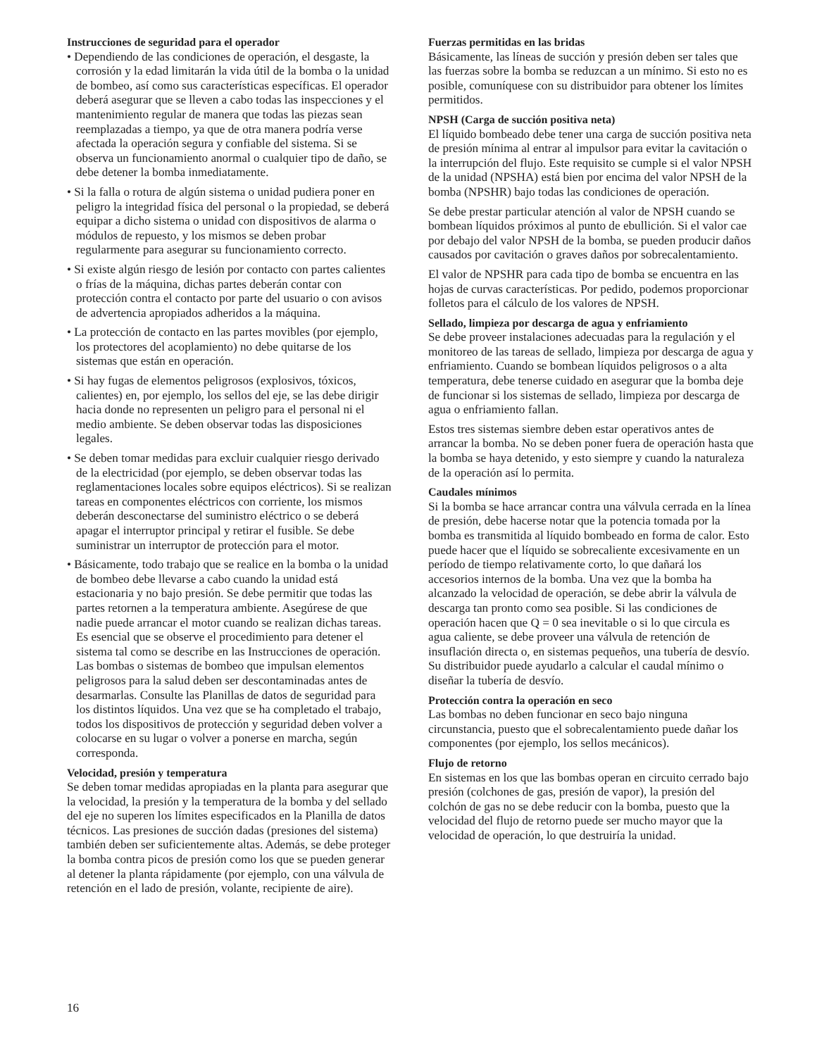Instrucciones de seguridad para el operador
• Dependiendo de las condiciones de operación, el desgaste, la corrosión y la edad limitarán la vida útil de la bomba o la unidad de bombeo, así como sus características específicas. El operador deberá asegurar que se lleven a cabo todas las inspecciones y el mantenimiento regular de manera que todas las piezas sean reemplazadas a tiempo, ya que de otra manera podría verse afectada la operación segura y confiable del sistema. Si se observa un funcionamiento anormal o cualquier tipo de daño, se debe detener la bomba inmediatamente.
• Si la falla o rotura de algún sistema o unidad pudiera poner en peligro la integridad física del personal o la propiedad, se deberá equipar a dicho sistema o unidad con dispositivos de alarma o módulos de repuesto, y los mismos se deben probar regularmente para asegurar su funcionamiento correcto.
• Si existe algún riesgo de lesión por contacto con partes calientes o frías de la máquina, dichas partes deberán contar con protección contra el contacto por parte del usuario o con avisos de advertencia apropiados adheridos a la máquina.
• La protección de contacto en las partes movibles (por ejemplo, los protectores del acoplamiento) no debe quitarse de los sistemas que están en operación.
• Si hay fugas de elementos peligrosos (explosivos, tóxicos, calientes) en, por ejemplo, los sellos del eje, se las debe dirigir hacia donde no representen un peligro para el personal ni el medio ambiente. Se deben observar todas las disposiciones legales.
• Se deben tomar medidas para excluir cualquier riesgo derivado de la electricidad (por ejemplo, se deben observar todas las reglamentaciones locales sobre equipos eléctricos). Si se realizan tareas en componentes eléctricos con corriente, los mismos deberán desconectarse del suministro eléctrico o se deberá apagar el interruptor principal y retirar el fusible. Se debe suministrar un interruptor de protección para el motor.
• Básicamente, todo trabajo que se realice en la bomba o la unidad de bombeo debe llevarse a cabo cuando la unidad está estacionaria y no bajo presión. Se debe permitir que todas las partes retornen a la temperatura ambiente. Asegúrese de que nadie puede arrancar el motor cuando se realizan dichas tareas. Es esencial que se observe el procedimiento para detener el sistema tal como se describe en las Instrucciones de operación. Las bombas o sistemas de bombeo que impulsan elementos peligrosos para la salud deben ser descontaminadas antes de desarmarlas. Consulte las Planillas de datos de seguridad para los distintos líquidos. Una vez que se ha completado el trabajo, todos los dispositivos de protección y seguridad deben volver a colocarse en su lugar o volver a ponerse en marcha, según corresponda.
Velocidad, presión y temperatura
Se deben tomar medidas apropiadas en la planta para asegurar que la velocidad, la presión y la temperatura de la bomba y del sellado del eje no superen los límites especificados en la Planilla de datos técnicos. Las presiones de succión dadas (presiones del sistema) también deben ser suficientemente altas. Además, se debe proteger la bomba contra picos de presión como los que se pueden generar al detener la planta rápidamente (por ejemplo, con una válvula de retención en el lado de presión, volante, recipiente de aire).
Fuerzas permitidas en las bridas
Básicamente, las líneas de succión y presión deben ser tales que las fuerzas sobre la bomba se reduzcan a un mínimo. Si esto no es posible, comuníquese con su distribuidor para obtener los límites permitidos.
NPSH (Carga de succión positiva neta)
El líquido bombeado debe tener una carga de succión positiva neta de presión mínima al entrar al impulsor para evitar la cavitación o la interrupción del flujo. Este requisito se cumple si el valor NPSH de la unidad (NPSHA) está bien por encima del valor NPSH de la bomba (NPSHR) bajo todas las condiciones de operación.
Se debe prestar particular atención al valor de NPSH cuando se bombean líquidos próximos al punto de ebullición. Si el valor cae por debajo del valor NPSH de la bomba, se pueden producir daños causados por cavitación o graves daños por sobrecalentamiento.
El valor de NPSHR para cada tipo de bomba se encuentra en las hojas de curvas características. Por pedido, podemos proporcionar folletos para el cálculo de los valores de NPSH.
Sellado, limpieza por descarga de agua y enfriamiento
Se debe proveer instalaciones adecuadas para la regulación y el monitoreo de las tareas de sellado, limpieza por descarga de agua y enfriamiento. Cuando se bombean líquidos peligrosos o a alta temperatura, debe tenerse cuidado en asegurar que la bomba deje de funcionar si los sistemas de sellado, limpieza por descarga de agua o enfriamiento fallan.
Estos tres sistemas siembre deben estar operativos antes de arrancar la bomba. No se deben poner fuera de operación hasta que la bomba se haya detenido, y esto siempre y cuando la naturaleza de la operación así lo permita.
Caudales mínimos
Si la bomba se hace arrancar contra una válvula cerrada en la línea de presión, debe hacerse notar que la potencia tomada por la bomba es transmitida al líquido bombeado en forma de calor. Esto puede hacer que el líquido se sobrecaliente excesivamente en un período de tiempo relativamente corto, lo que dañará los accesorios internos de la bomba. Una vez que la bomba ha alcanzado la velocidad de operación, se debe abrir la válvula de descarga tan pronto como sea posible. Si las condiciones de operación hacen que Q = 0 sea inevitable o si lo que circula es agua caliente, se debe proveer una válvula de retención de insuflación directa o, en sistemas pequeños, una tubería de desvío. Su distribuidor puede ayudarlo a calcular el caudal mínimo o diseñar la tubería de desvío.
Protección contra la operación en seco
Las bombas no deben funcionar en seco bajo ninguna circunstancia, puesto que el sobrecalentamiento puede dañar los componentes (por ejemplo, los sellos mecánicos).
Flujo de retorno
En sistemas en los que las bombas operan en circuito cerrado bajo presión (colchones de gas, presión de vapor), la presión del colchón de gas no se debe reducir con la bomba, puesto que la velocidad del flujo de retorno puede ser mucho mayor que la velocidad de operación, lo que destruiría la unidad.
16